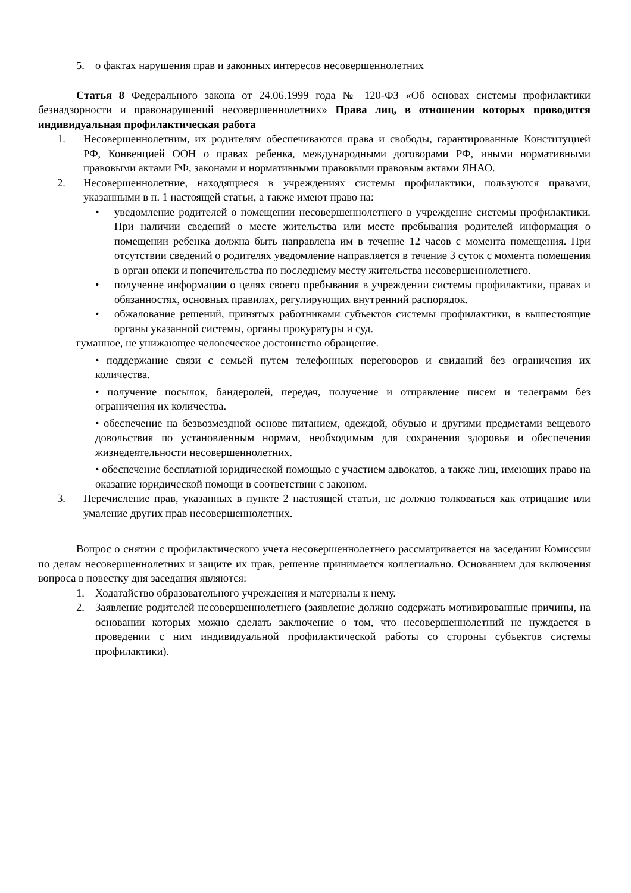5. о фактах нарушения прав и законных интересов несовершеннолетних
Статья 8 Федерального закона от 24.06.1999 года № 120-ФЗ «Об основах системы профилактики безнадзорности и правонарушений несовершеннолетних» Права лиц, в отношении которых проводится индивидуальная профилактическая работа
1. Несовершеннолетним, их родителям обеспечиваются права и свободы, гарантированные Конституцией РФ, Конвенцией ООН о правах ребенка, международными договорами РФ, иными нормативными правовыми актами РФ, законами и нормативными правовыми правовым актами ЯНАО.
2. Несовершеннолетние, находящиеся в учреждениях системы профилактики, пользуются правами, указанными в п. 1 настоящей статьи, а также имеют право на:
• уведомление родителей о помещении несовершеннолетнего в учреждение системы профилактики. При наличии сведений о месте жительства или месте пребывания родителей информация о помещении ребенка должна быть направлена им в течение 12 часов с момента помещения. При отсутствии сведений о родителях уведомление направляется в течение 3 суток с момента помещения в орган опеки и попечительства по последнему месту жительства несовершеннолетнего.
• получение информации о целях своего пребывания в учреждении системы профилактики, правах и обязанностях, основных правилах, регулирующих внутренний распорядок.
• обжалование решений, принятых работниками субъектов системы профилактики, в вышестоящие органы указанной системы, органы прокуратуры и суд.
гуманное, не унижающее человеческое достоинство обращение.
• поддержание связи с семьей путем телефонных переговоров и свиданий без ограничения их количества.
• получение посылок, бандеролей, передач, получение и отправление писем и телеграмм без ограничения их количества.
• обеспечение на безвозмездной основе питанием, одеждой, обувью и другими предметами вещевого довольствия по установленным нормам, необходимым для сохранения здоровья и обеспечения жизнедеятельности несовершеннолетних.
• обеспечение бесплатной юридической помощью с участием адвокатов, а также лиц, имеющих право на оказание юридической помощи в соответствии с законом.
3. Перечисление прав, указанных в пункте 2 настоящей статьи, не должно толковаться как отрицание или умаление других прав несовершеннолетних.
Вопрос о снятии с профилактического учета несовершеннолетнего рассматривается на заседании Комиссии по делам несовершеннолетних и защите их прав, решение принимается коллегиально. Основанием для включения вопроса в повестку дня заседания являются:
1. Ходатайство образовательного учреждения и материалы к нему.
2. Заявление родителей несовершеннолетнего (заявление должно содержать мотивированные причины, на основании которых можно сделать заключение о том, что несовершеннолетний не нуждается в проведении с ним индивидуальной профилактической работы со стороны субъектов системы профилактики).